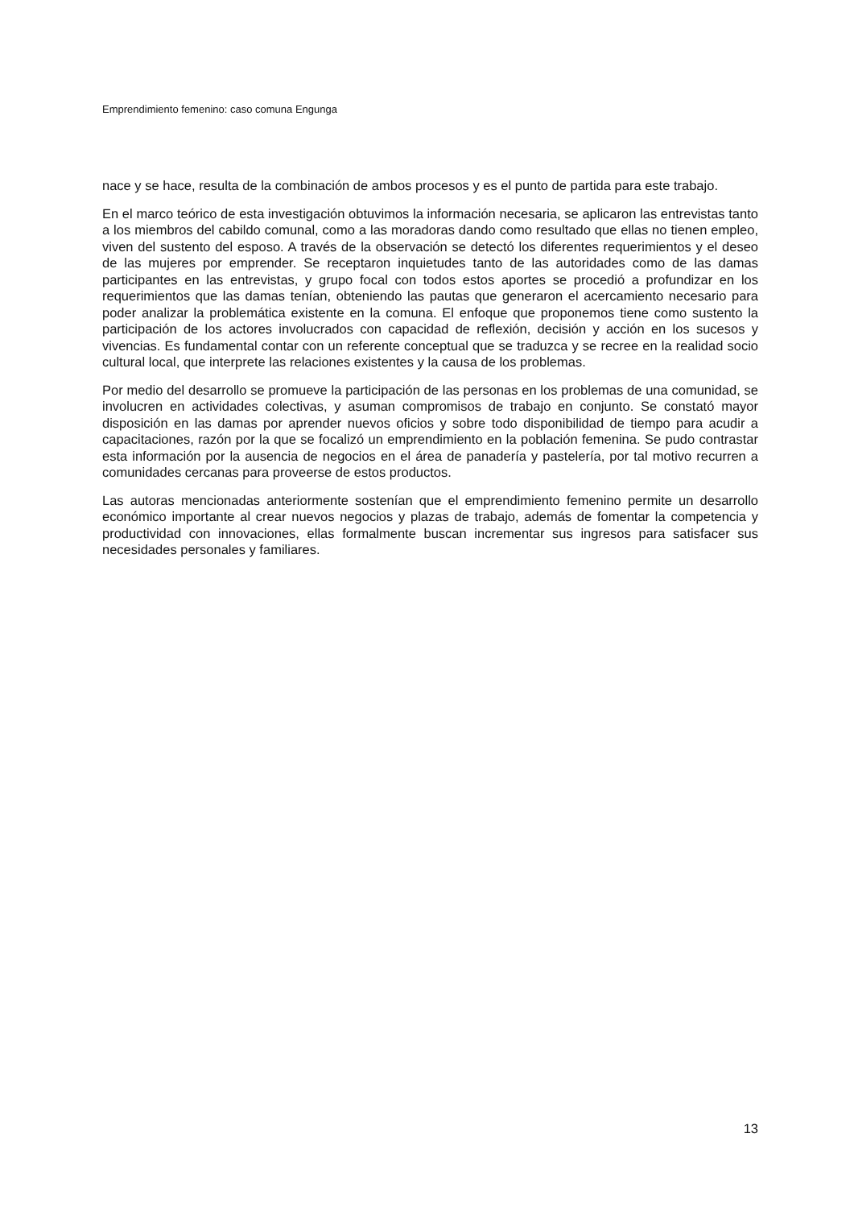Emprendimiento femenino: caso comuna Engunga
nace y se hace, resulta de la combinación de ambos procesos y es el punto de partida para este trabajo.
En el marco teórico de esta investigación obtuvimos la información necesaria, se aplicaron las entrevistas tanto a los miembros del cabildo comunal, como a las moradoras dando como resultado que ellas no tienen empleo, viven del sustento del esposo. A través de la observación se detectó los diferentes requerimientos y el deseo de las mujeres por emprender. Se receptaron inquietudes tanto de las autoridades como de las damas participantes en las entrevistas, y grupo focal con todos estos aportes se procedió a profundizar en los requerimientos que las damas tenían, obteniendo las pautas que generaron el acercamiento necesario para poder analizar la problemática existente en la comuna. El enfoque que proponemos tiene como sustento la participación de los actores involucrados con capacidad de reflexión, decisión y acción en los sucesos y vivencias. Es fundamental contar con un referente conceptual que se traduzca y se recree en la realidad socio cultural local, que interprete las relaciones existentes y la causa de los problemas.
Por medio del desarrollo se promueve la participación de las personas en los problemas de una comunidad, se involucren en actividades colectivas, y asuman compromisos de trabajo en conjunto. Se constató mayor disposición en las damas por aprender nuevos oficios y sobre todo disponibilidad de tiempo para acudir a capacitaciones, razón por la que se focalizó un emprendimiento en la población femenina. Se pudo contrastar esta información por la ausencia de negocios en el área de panadería y pastelería, por tal motivo recurren a comunidades cercanas para proveerse de estos productos.
Las autoras mencionadas anteriormente sostenían que el emprendimiento femenino permite un desarrollo económico importante al crear nuevos negocios y plazas de trabajo, además de fomentar la competencia y productividad con innovaciones, ellas formalmente buscan incrementar sus ingresos para satisfacer sus necesidades personales y familiares.
13